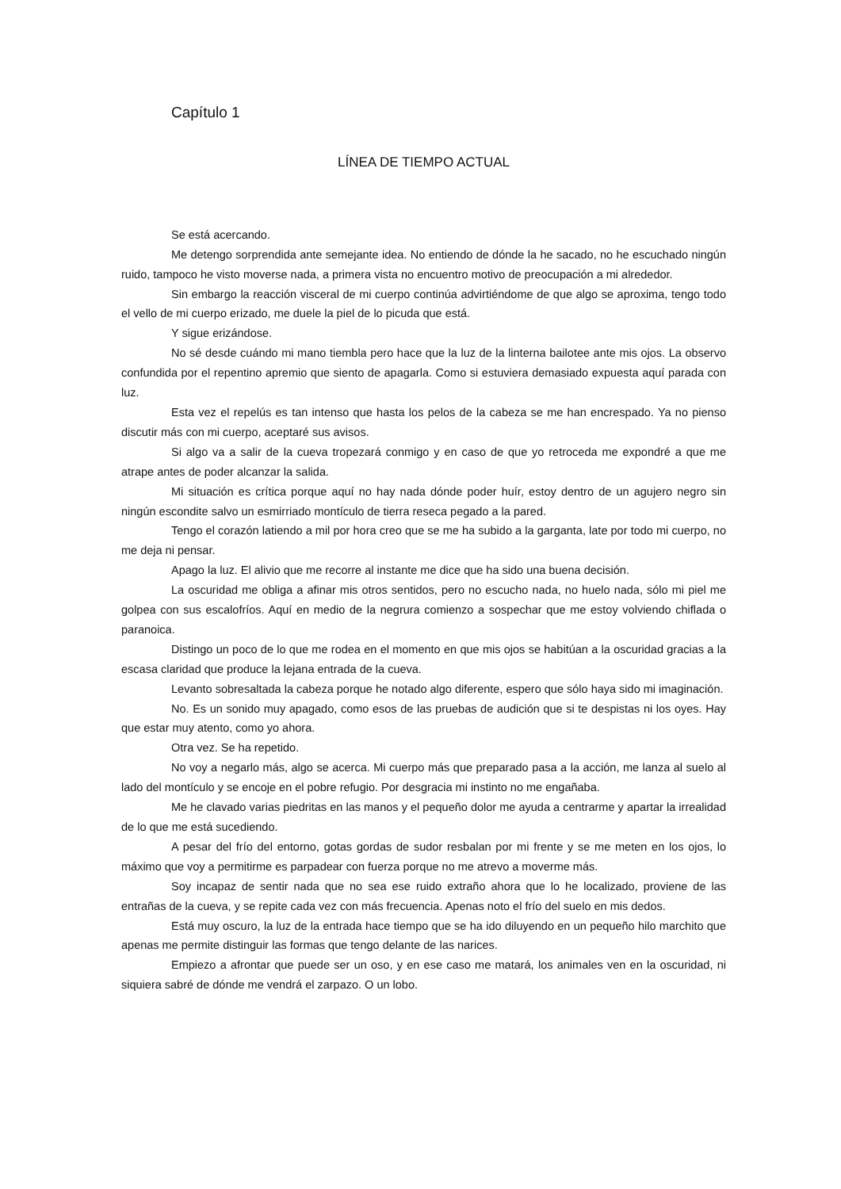Capítulo 1
LÍNEA DE TIEMPO ACTUAL
Se está acercando.
Me detengo sorprendida ante semejante idea. No entiendo de dónde la he sacado, no he escuchado ningún ruido, tampoco he visto moverse nada, a primera vista no encuentro motivo de preocupación a mi alrededor.
Sin embargo la reacción visceral de mi cuerpo continúa advirtiéndome de que algo se aproxima, tengo todo el vello de mi cuerpo erizado, me duele la piel de lo picuda que está.
Y sigue erizándose.
No sé desde cuándo mi mano tiembla pero hace que la luz de la linterna bailotee ante mis ojos. La observo confundida por el repentino apremio que siento de apagarla. Como si estuviera demasiado expuesta aquí parada con luz.
Esta vez el repelús es tan intenso que hasta los pelos de la cabeza se me han encrespado. Ya no pienso discutir más con mi cuerpo, aceptaré sus avisos.
Si algo va a salir de la cueva tropezará conmigo y en caso de que yo retroceda me expondré a que me atrape antes de poder alcanzar la salida.
Mi situación es crítica porque aquí no hay nada dónde poder huír, estoy dentro de un agujero negro sin ningún escondite salvo un esmirriado montículo de tierra reseca pegado a la pared.
Tengo el corazón latiendo a mil por hora creo que se me ha subido a la garganta, late por todo mi cuerpo, no me deja ni pensar.
Apago la luz. El alivio que me recorre al instante me dice que ha sido una buena decisión.
La oscuridad me obliga a afinar mis otros sentidos, pero no escucho nada, no huelo nada, sólo mi piel me golpea con sus escalofríos. Aquí en medio de la negrura comienzo a sospechar que me estoy volviendo chiflada o paranoica.
Distingo un poco de lo que me rodea en el momento en que mis ojos se habitúan a la oscuridad gracias a la escasa claridad que produce la lejana entrada de la cueva.
Levanto sobresaltada la cabeza porque he notado algo diferente, espero que sólo haya sido mi imaginación.
No. Es un sonido muy apagado, como esos de las pruebas de audición que si te despistas ni los oyes. Hay que estar muy atento, como yo ahora.
Otra vez. Se ha repetido.
No voy a negarlo más, algo se acerca. Mi cuerpo más que preparado pasa a la acción, me lanza al suelo al lado del montículo y se encoje en el pobre refugio. Por desgracia mi instinto no me engañaba.
Me he clavado varias piedritas en las manos y el pequeño dolor me ayuda a centrarme y apartar la irrealidad de lo que me está sucediendo.
A pesar del frío del entorno, gotas gordas de sudor resbalan por mi frente y se me meten en los ojos, lo máximo que voy a permitirme es parpadear con fuerza porque no me atrevo a moverme más.
Soy incapaz de sentir nada que no sea ese ruido extraño ahora que lo he localizado, proviene de las entrañas de la cueva, y se repite cada vez con más frecuencia. Apenas noto el frío del suelo en mis dedos.
Está muy oscuro, la luz de la entrada hace tiempo que se ha ido diluyendo en un pequeño hilo marchito que apenas me permite distinguir las formas que tengo delante de las narices.
Empiezo a afrontar que puede ser un oso, y en ese caso me matará, los animales ven en la oscuridad, ni siquiera sabré de dónde me vendrá el zarpazo. O un lobo.